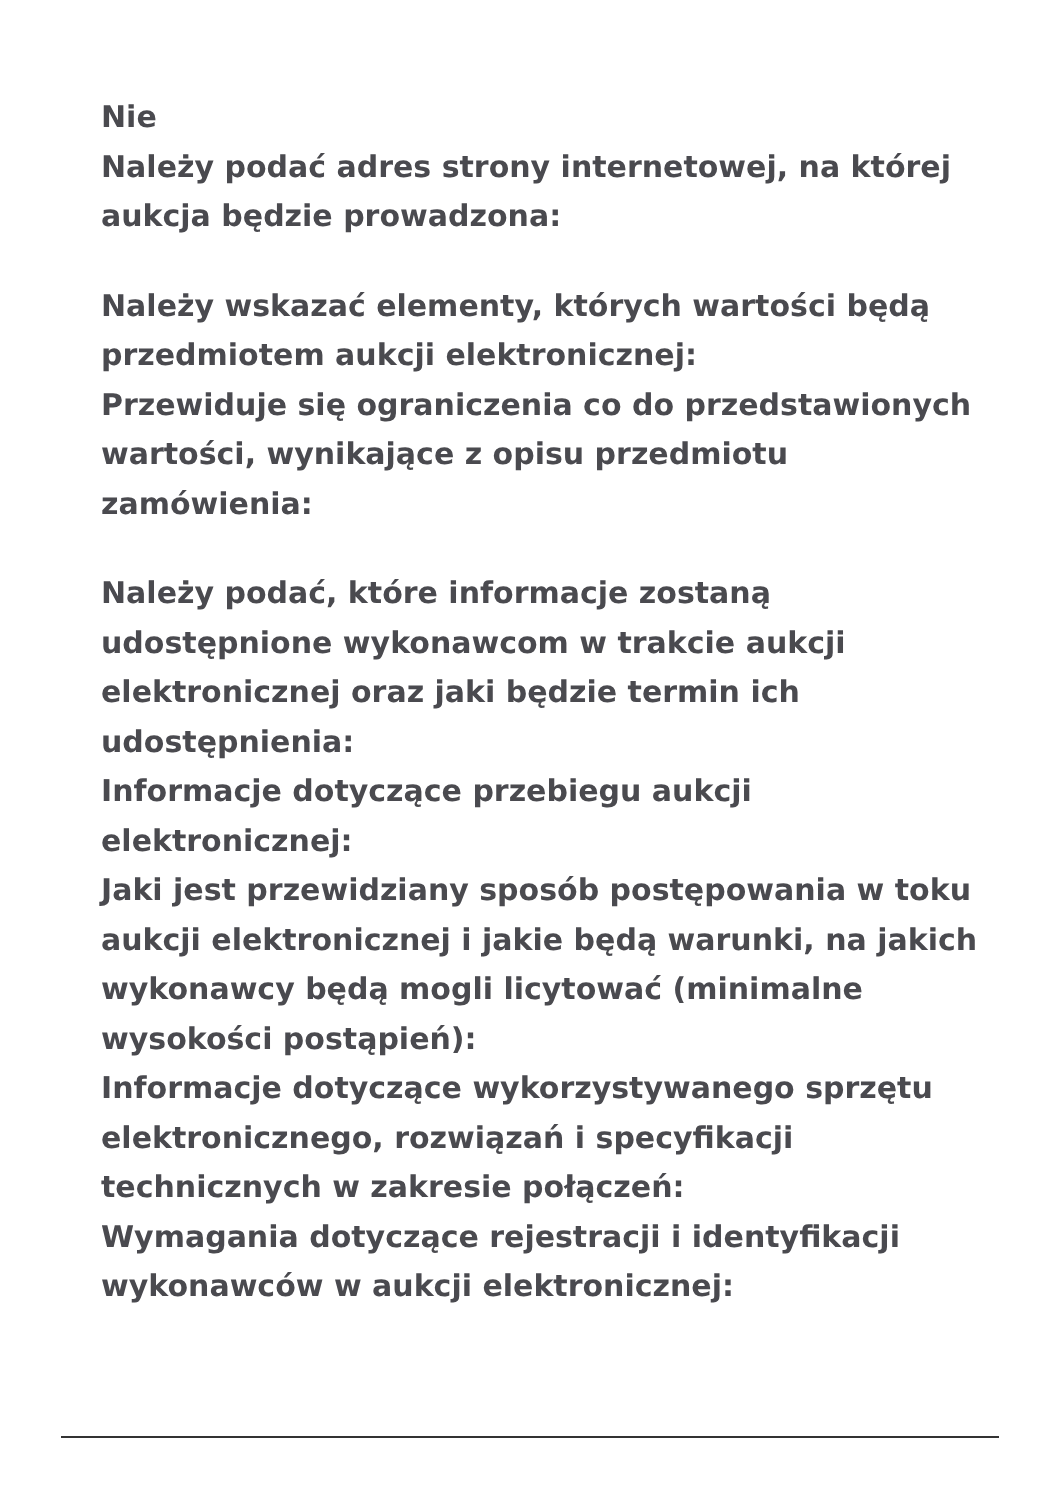Nie
Należy podać adres strony internetowej, na której aukcja będzie prowadzona:
Należy wskazać elementy, których wartości będą przedmiotem aukcji elektronicznej:
Przewiduje się ograniczenia co do przedstawionych wartości, wynikające z opisu przedmiotu zamówienia:
Należy podać, które informacje zostaną udostępnione wykonawcom w trakcie aukcji elektronicznej oraz jaki będzie termin ich udostępnienia:
Informacje dotyczące przebiegu aukcji elektronicznej:
Jaki jest przewidziany sposób postępowania w toku aukcji elektronicznej i jakie będą warunki, na jakich wykonawcy będą mogli licytować (minimalne wysokości postąpień):
Informacje dotyczące wykorzystywanego sprzętu elektronicznego, rozwiązań i specyfikacji technicznych w zakresie połączeń:
Wymagania dotyczące rejestracji i identyfikacji wykonawców w aukcji elektronicznej: